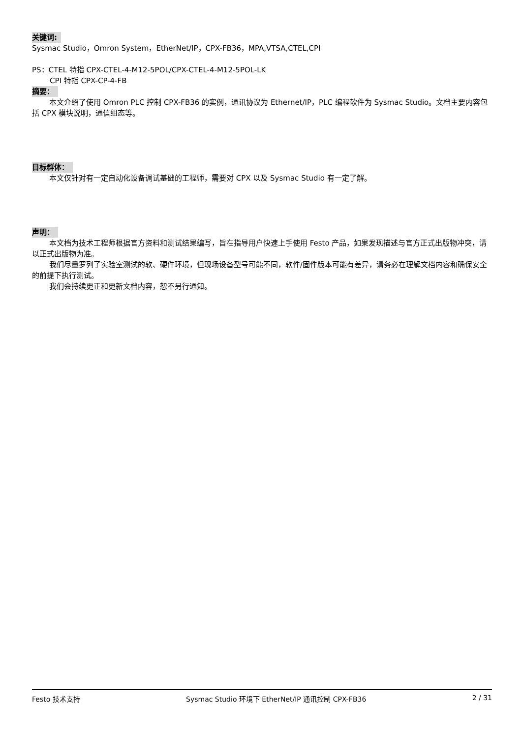关键词:
Sysmac Studio，Omron System，EtherNet/IP，CPX-FB36，MPA,VTSA,CTEL,CPI
PS：CTEL 特指 CPX-CTEL-4-M12-5POL/CPX-CTEL-4-M12-5POL-LK
CPI 特指 CPX-CP-4-FB
摘要：
本文介绍了使用 Omron PLC 控制 CPX-FB36 的实例，通讯协议为 Ethernet/IP，PLC 编程软件为 Sysmac Studio。文档主要内容包括 CPX 模块说明，通信组态等。
目标群体：
本文仅针对有一定自动化设备调试基础的工程师，需要对 CPX 以及 Sysmac Studio 有一定了解。
声明：
本文档为技术工程师根据官方资料和测试结果编写，旨在指导用户快速上手使用 Festo 产品，如果发现描述与官方正式出版物冲突，请以正式出版物为准。
我们尽量罗列了实验室测试的软、硬件环境，但现场设备型号可能不同，软件/固件版本可能有差异，请务必在理解文档内容和确保安全的前提下执行测试。
我们会持续更正和更新文档内容，恕不另行通知。
Festo 技术支持 Sysmac Studio 环境下 EtherNet/IP 通讯控制 CPX-FB36 2 / 31